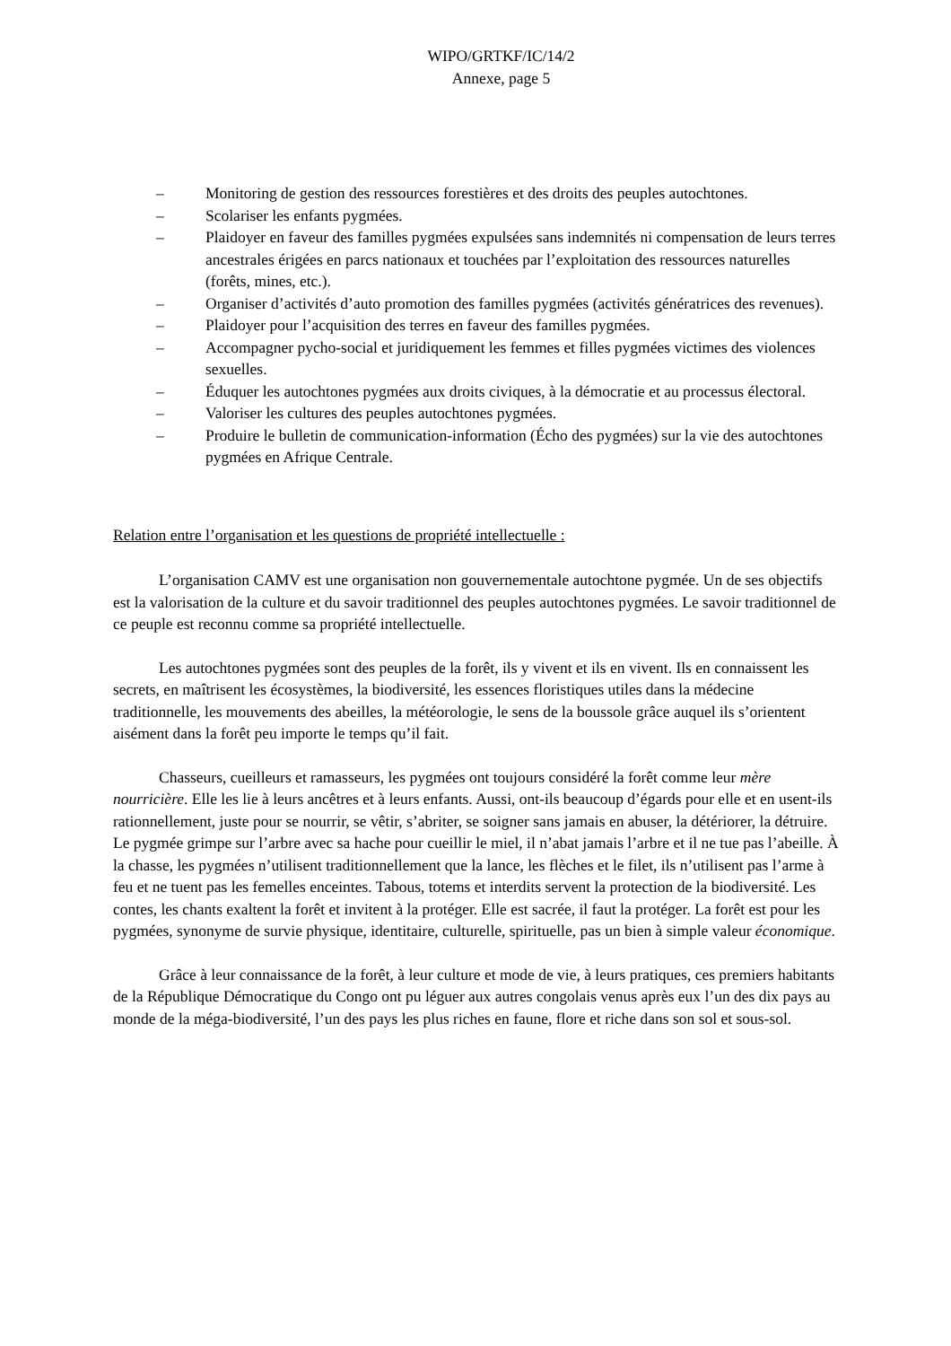WIPO/GRTKF/IC/14/2
Annexe, page 5
– Monitoring de gestion des ressources forestières et des droits des peuples autochtones.
– Scolariser les enfants pygmées.
– Plaidoyer en faveur des familles pygmées expulsées sans indemnités ni compensation de leurs terres ancestrales érigées en parcs nationaux et touchées par l’exploitation des ressources naturelles (forêts, mines, etc.).
– Organiser d’activités d’auto promotion des familles pygmées (activités génératrices des revenues).
– Plaidoyer pour l’acquisition des terres en faveur des familles pygmées.
– Accompagner pycho-social et juridiquement les femmes et filles pygmées victimes des violences sexuelles.
– Éduquer les autochtones pygmées aux droits civiques, à la démocratie et au processus électoral.
– Valoriser les cultures des peuples autochtones pygmées.
– Produire le bulletin de communication-information (Écho des pygmées) sur la vie des autochtones pygmées en Afrique Centrale.
Relation entre l’organisation et les questions de propriété intellectuelle :
L’organisation CAMV est une organisation non gouvernementale autochtone pygmée. Un de ses objectifs est la valorisation de la culture et du savoir traditionnel des peuples autochtones pygmées. Le savoir traditionnel de ce peuple est reconnu comme sa propriété intellectuelle.
Les autochtones pygmées sont des peuples de la forêt, ils y vivent et ils en vivent. Ils en connaissent les secrets, en maîtrisent les écosystèmes, la biodiversité, les essences floristiques utiles dans la médecine traditionnelle, les mouvements des abeilles, la météorologie, le sens de la boussole grâce auquel ils s’orientent aisément dans la forêt peu importe le temps qu’il fait.
Chasseurs, cueilleurs et ramasseurs, les pygmées ont toujours considéré la forêt comme leur mère nourricière. Elle les lie à leurs ancêtres et à leurs enfants. Aussi, ont-ils beaucoup d’égards pour elle et en usent-ils rationnellement, juste pour se nourrir, se vêtir, s’abriter, se soigner sans jamais en abuser, la détériorer, la détruire. Le pygmée grimpe sur l’arbre avec sa hache pour cueillir le miel, il n’abat jamais l’arbre et il ne tue pas l’abeille. À la chasse, les pygmées n’utilisent traditionnellement que la lance, les flèches et le filet, ils n’utilisent pas l’arme à feu et ne tuent pas les femelles enceintes. Tabous, totems et interdits servent la protection de la biodiversité. Les contes, les chants exaltent la forêt et invitent à la protéger. Elle est sacrée, il faut la protéger. La forêt est pour les pygmées, synonyme de survie physique, identitaire, culturelle, spirituelle, pas un bien à simple valeur économique.
Grâce à leur connaissance de la forêt, à leur culture et mode de vie, à leurs pratiques, ces premiers habitants de la République Démocratique du Congo ont pu léguer aux autres congolais venus après eux l’un des dix pays au monde de la méga-biodiversité, l’un des pays les plus riches en faune, flore et riche dans son sol et sous-sol.